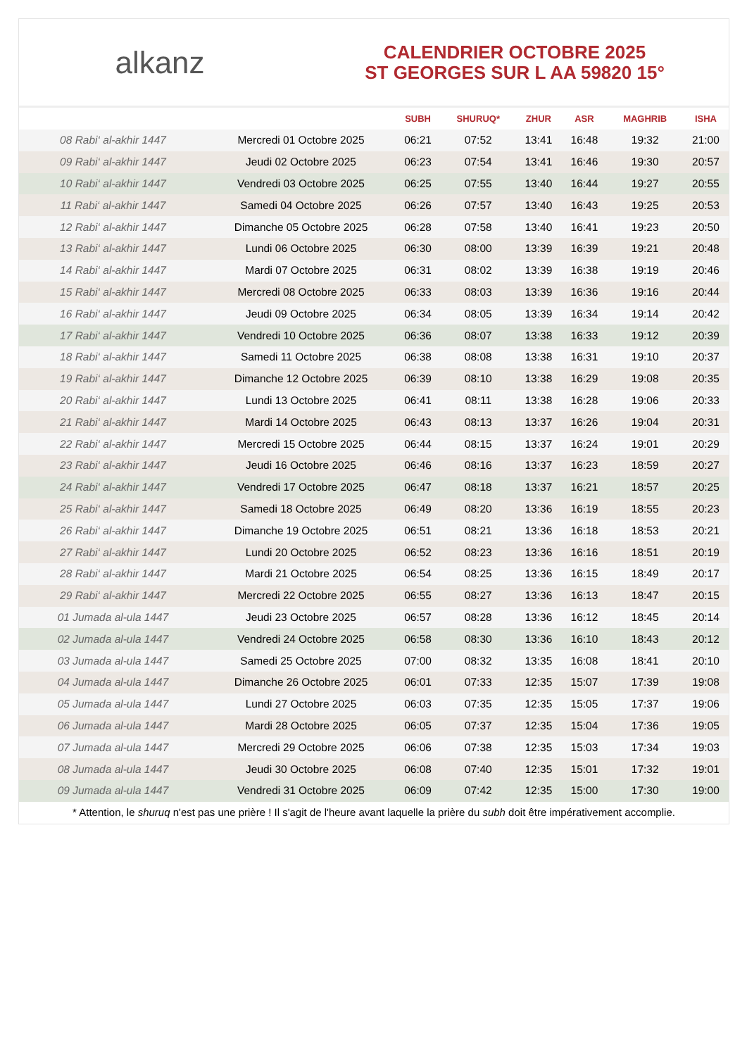alkanz
CALENDRIER OCTOBRE 2025
ST GEORGES SUR L AA 59820 15°
| | | SUBH | SHURUQ* | ZHUR | ASR | MAGHRIB | ISHA |
| --- | --- | --- | --- | --- | --- | --- | --- |
| 08 Rabi‘ al-akhir 1447 | Mercredi 01 Octobre 2025 | 06:21 | 07:52 | 13:41 | 16:48 | 19:32 | 21:00 |
| 09 Rabi‘ al-akhir 1447 | Jeudi 02 Octobre 2025 | 06:23 | 07:54 | 13:41 | 16:46 | 19:30 | 20:57 |
| 10 Rabi‘ al-akhir 1447 | Vendredi 03 Octobre 2025 | 06:25 | 07:55 | 13:40 | 16:44 | 19:27 | 20:55 |
| 11 Rabi‘ al-akhir 1447 | Samedi 04 Octobre 2025 | 06:26 | 07:57 | 13:40 | 16:43 | 19:25 | 20:53 |
| 12 Rabi‘ al-akhir 1447 | Dimanche 05 Octobre 2025 | 06:28 | 07:58 | 13:40 | 16:41 | 19:23 | 20:50 |
| 13 Rabi‘ al-akhir 1447 | Lundi 06 Octobre 2025 | 06:30 | 08:00 | 13:39 | 16:39 | 19:21 | 20:48 |
| 14 Rabi‘ al-akhir 1447 | Mardi 07 Octobre 2025 | 06:31 | 08:02 | 13:39 | 16:38 | 19:19 | 20:46 |
| 15 Rabi‘ al-akhir 1447 | Mercredi 08 Octobre 2025 | 06:33 | 08:03 | 13:39 | 16:36 | 19:16 | 20:44 |
| 16 Rabi‘ al-akhir 1447 | Jeudi 09 Octobre 2025 | 06:34 | 08:05 | 13:39 | 16:34 | 19:14 | 20:42 |
| 17 Rabi‘ al-akhir 1447 | Vendredi 10 Octobre 2025 | 06:36 | 08:07 | 13:38 | 16:33 | 19:12 | 20:39 |
| 18 Rabi‘ al-akhir 1447 | Samedi 11 Octobre 2025 | 06:38 | 08:08 | 13:38 | 16:31 | 19:10 | 20:37 |
| 19 Rabi‘ al-akhir 1447 | Dimanche 12 Octobre 2025 | 06:39 | 08:10 | 13:38 | 16:29 | 19:08 | 20:35 |
| 20 Rabi‘ al-akhir 1447 | Lundi 13 Octobre 2025 | 06:41 | 08:11 | 13:38 | 16:28 | 19:06 | 20:33 |
| 21 Rabi‘ al-akhir 1447 | Mardi 14 Octobre 2025 | 06:43 | 08:13 | 13:37 | 16:26 | 19:04 | 20:31 |
| 22 Rabi‘ al-akhir 1447 | Mercredi 15 Octobre 2025 | 06:44 | 08:15 | 13:37 | 16:24 | 19:01 | 20:29 |
| 23 Rabi‘ al-akhir 1447 | Jeudi 16 Octobre 2025 | 06:46 | 08:16 | 13:37 | 16:23 | 18:59 | 20:27 |
| 24 Rabi‘ al-akhir 1447 | Vendredi 17 Octobre 2025 | 06:47 | 08:18 | 13:37 | 16:21 | 18:57 | 20:25 |
| 25 Rabi‘ al-akhir 1447 | Samedi 18 Octobre 2025 | 06:49 | 08:20 | 13:36 | 16:19 | 18:55 | 20:23 |
| 26 Rabi‘ al-akhir 1447 | Dimanche 19 Octobre 2025 | 06:51 | 08:21 | 13:36 | 16:18 | 18:53 | 20:21 |
| 27 Rabi‘ al-akhir 1447 | Lundi 20 Octobre 2025 | 06:52 | 08:23 | 13:36 | 16:16 | 18:51 | 20:19 |
| 28 Rabi‘ al-akhir 1447 | Mardi 21 Octobre 2025 | 06:54 | 08:25 | 13:36 | 16:15 | 18:49 | 20:17 |
| 29 Rabi‘ al-akhir 1447 | Mercredi 22 Octobre 2025 | 06:55 | 08:27 | 13:36 | 16:13 | 18:47 | 20:15 |
| 01 Jumada al-ula 1447 | Jeudi 23 Octobre 2025 | 06:57 | 08:28 | 13:36 | 16:12 | 18:45 | 20:14 |
| 02 Jumada al-ula 1447 | Vendredi 24 Octobre 2025 | 06:58 | 08:30 | 13:36 | 16:10 | 18:43 | 20:12 |
| 03 Jumada al-ula 1447 | Samedi 25 Octobre 2025 | 07:00 | 08:32 | 13:35 | 16:08 | 18:41 | 20:10 |
| 04 Jumada al-ula 1447 | Dimanche 26 Octobre 2025 | 06:01 | 07:33 | 12:35 | 15:07 | 17:39 | 19:08 |
| 05 Jumada al-ula 1447 | Lundi 27 Octobre 2025 | 06:03 | 07:35 | 12:35 | 15:05 | 17:37 | 19:06 |
| 06 Jumada al-ula 1447 | Mardi 28 Octobre 2025 | 06:05 | 07:37 | 12:35 | 15:04 | 17:36 | 19:05 |
| 07 Jumada al-ula 1447 | Mercredi 29 Octobre 2025 | 06:06 | 07:38 | 12:35 | 15:03 | 17:34 | 19:03 |
| 08 Jumada al-ula 1447 | Jeudi 30 Octobre 2025 | 06:08 | 07:40 | 12:35 | 15:01 | 17:32 | 19:01 |
| 09 Jumada al-ula 1447 | Vendredi 31 Octobre 2025 | 06:09 | 07:42 | 12:35 | 15:00 | 17:30 | 19:00 |
* Attention, le shuruq n'est pas une prière ! Il s'agit de l'heure avant laquelle la prière du subh doit être impérativement accomplie.